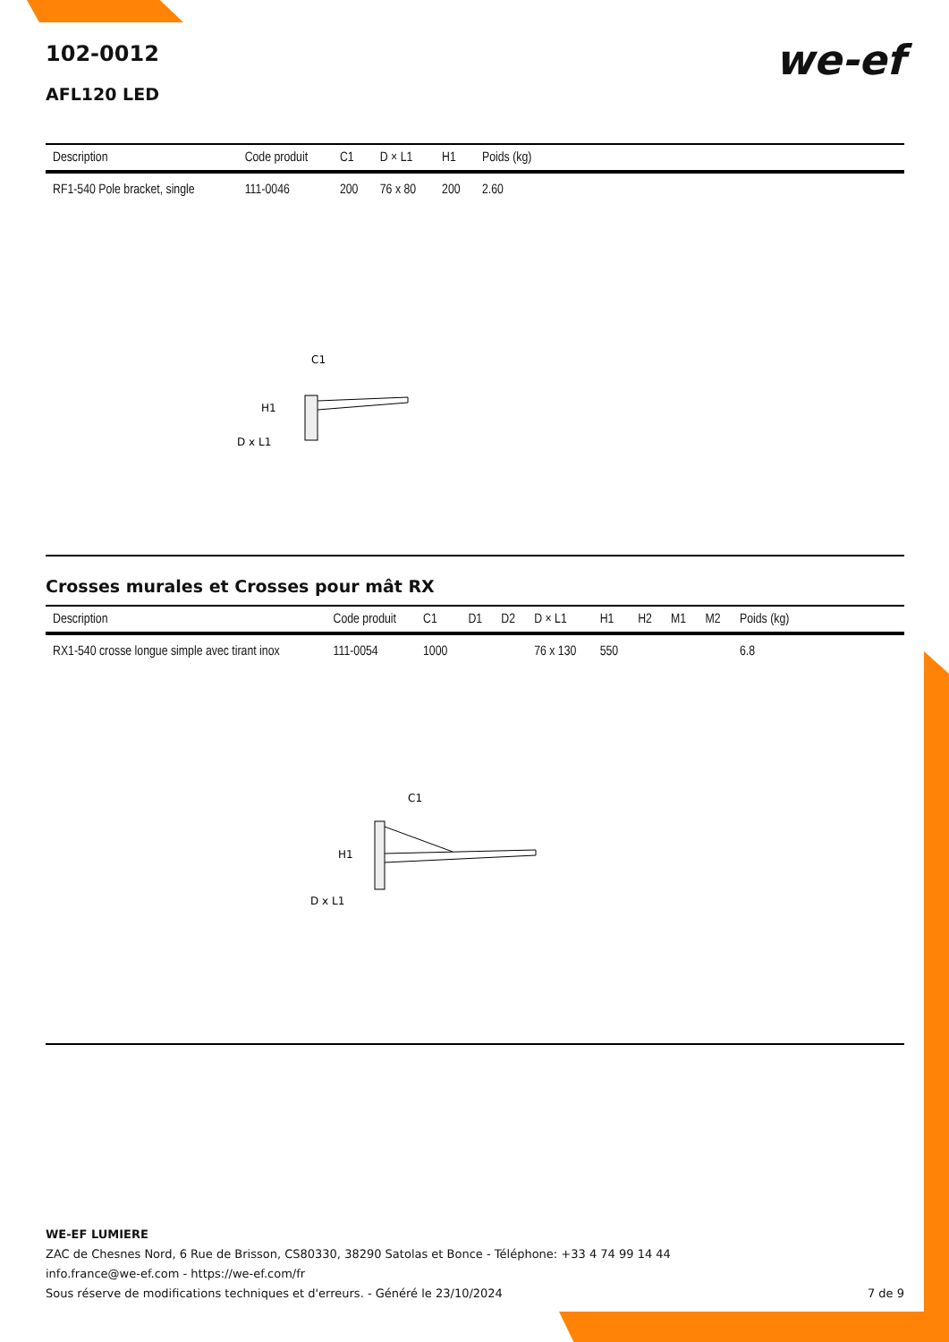102-0012
AFL120 LED
we-ef
| Description | Code produit | C1 | D × L1 | H1 | Poids (kg) |
| --- | --- | --- | --- | --- | --- |
| RF1-540 Pole bracket, single | 111-0046 | 200 | 76 x 80 | 200 | 2.60 |
C1
H1
D x L1
Crosses murales et Crosses pour mât RX
| Description | Code produit | C1 | D1 | D2 | D × L1 | H1 | H2 | M1 | M2 | Poids (kg) |
| --- | --- | --- | --- | --- | --- | --- | --- | --- | --- | --- |
| RX1-540 crosse longue simple avec tirant inox | 111-0054 | 1000 | | | 76 x 130 | 550 | | | | 6.8 |
C1
H1
D x L1
WE-EF LUMIERE
ZAC de Chesnes Nord, 6 Rue de Brisson, CS80330, 38290 Satolas et Bonce - Téléphone: +33 4 74 99 14 44
info.france@we-ef.com - https://we-ef.com/fr
Sous réserve de modifications techniques et d'erreurs. - Généré le 23/10/2024 7 de 9